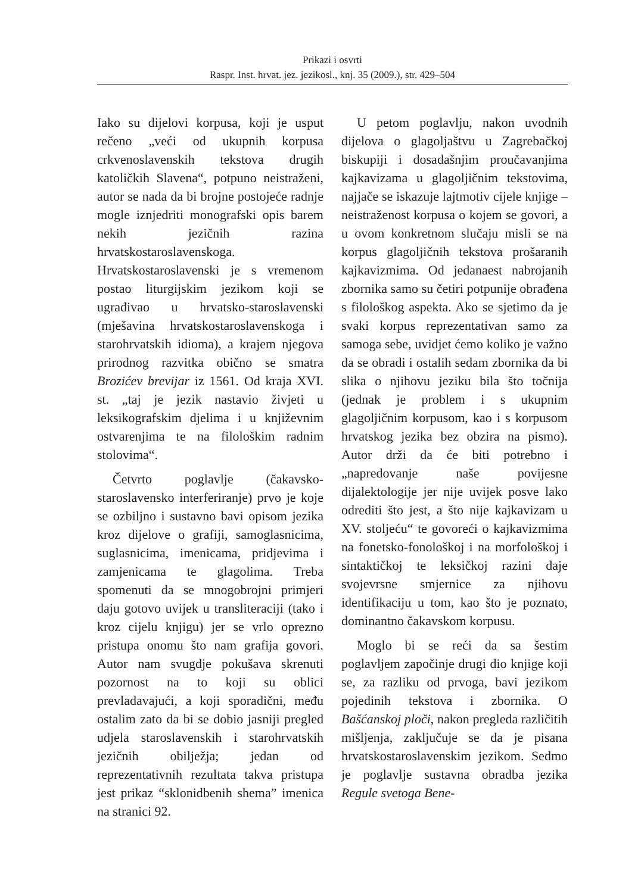Prikazi i osvrti
Raspr. Inst. hrvat. jez. jezikosl., knj. 35 (2009.), str. 429–504
Iako su dijelovi korpusa, koji je usput rečeno „veći od ukupnih korpusa crkvenoslavenskih tekstova drugih katoličkih Slavena“, potpuno neistraženi, autor se nada da bi brojne postojeće radnje mogle iznjedriti monografski opis barem nekih jezičnih razina hrvatskostaroslavenskoga. Hrvatskostaroslavenski je s vremenom postao liturgijskim jezikom koji se ugrađivao u hrvatsko-staroslavenski (mješavina hrvatskostaroslavenskoga i starohrvatskih idioma), a krajem njegova prirodnog razvitka obično se smatra Brozićev brevijar iz 1561. Od kraja XVI. st. „taj je jezik nastavio živjeti u leksikografskim djelima i u književnim ostvarenjima te na filološkim radnim stolovima“.
Četvrto poglavlje (čakavsko-staroslavensko interferiranje) prvo je koje se ozbiljno i sustavno bavi opisom jezika kroz dijelove o grafiji, samoglasnicima, suglasnicima, imenicama, pridjevima i zamjenicama te glagolima. Treba spomenuti da se mnogobrojni primjeri daju gotovo uvijek u transliteraciji (tako i kroz cijelu knjigu) jer se vrlo oprezno pristupa onomu što nam grafija govori. Autor nam svugdje pokušava skrenuti pozornost na to koji su oblici prevladavajući, a koji sporadični, među ostalim zato da bi se dobio jasniji pregled udjela staroslavenskih i starohrvatskih jezičnih obilježja; jedan od reprezentativnih rezultata takva pristupa jest prikaz “sklonidbenih shema” imenica na stranici 92.
U petom poglavlju, nakon uvodnih dijelova o glagoljaštvu u Zagrebačkoj biskupiji i dosadašnjim proučavanjima kajkavizama u glagoljičnim tekstovima, najjače se iskazuje lajtmotiv cijele knjige – neistraženost korpusa o kojem se govori, a u ovom konkretnom slučaju misli se na korpus glagoljičnih tekstova prošaranih kajkavizmima. Od jedanaest nabrojanih zbornika samo su četiri potpunije obrađena s filološkog aspekta. Ako se sjetimo da je svaki korpus reprezentativan samo za samoga sebe, uvidjet ćemo koliko je važno da se obradi i ostalih sedam zbornika da bi slika o njihovu jeziku bila što točnija (jednak je problem i s ukupnim glagoljičnim korpusom, kao i s korpusom hrvatskog jezika bez obzira na pismo). Autor drži da će biti potrebno i „napredovanje naše povijesne dijalektologije jer nije uvijek posve lako odrediti što jest, a što nije kajkavizam u XV. stoljeću“ te govoreći o kajkavizmima na fonetsko-fonološkoj i na morfološkoj i sintaktičkoj te leksičkoj razini daje svojevrsne smjernice za njihovu identifikaciju u tom, kao što je poznato, dominantno čakavskom korpusu.
Moglo bi se reći da sa šestim poglavljem započinje drugi dio knjige koji se, za razliku od prvoga, bavi jezikom pojedinih tekstova i zbornika. O Bašćanskoj ploči, nakon pregleda različitih mišljenja, zaključuje se da je pisana hrvatskostaroslavenskim jezikom. Sedmo je poglavlje sustavna obradba jezika Regule svetoga Bene-